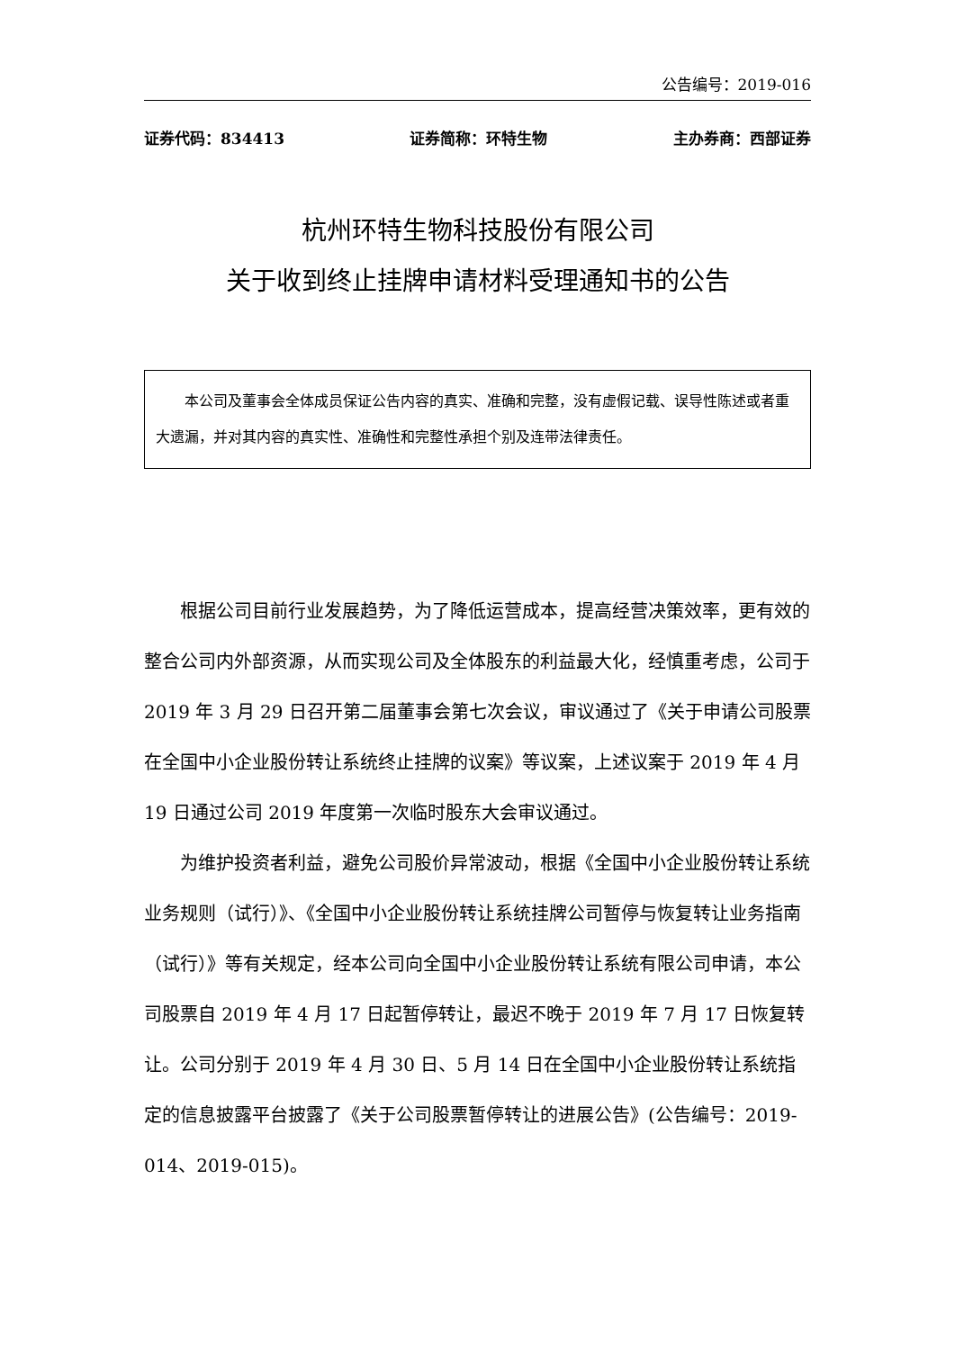公告编号：2019-016
证券代码：834413 证券简称：环特生物 主办券商：西部证券
杭州环特生物科技股份有限公司
关于收到终止挂牌申请材料受理通知书的公告
本公司及董事会全体成员保证公告内容的真实、准确和完整，没有虚假记载、误导性陈述或者重大遗漏，并对其内容的真实性、准确性和完整性承担个别及连带法律责任。
根据公司目前行业发展趋势，为了降低运营成本，提高经营决策效率，更有效的整合公司内外部资源，从而实现公司及全体股东的利益最大化，经慎重考虑，公司于 2019 年 3 月 29 日召开第二届董事会第七次会议，审议通过了《关于申请公司股票在全国中小企业股份转让系统终止挂牌的议案》等议案，上述议案于 2019 年 4 月 19 日通过公司 2019 年度第一次临时股东大会审议通过。
为维护投资者利益，避免公司股价异常波动，根据《全国中小企业股份转让系统业务规则（试行）》、《全国中小企业股份转让系统挂牌公司暂停与恢复转让业务指南（试行）》等有关规定，经本公司向全国中小企业股份转让系统有限公司申请，本公司股票自 2019 年 4 月 17 日起暂停转让，最迟不晚于 2019 年 7 月 17 日恢复转让。公司分别于 2019 年 4 月 30 日、5 月 14 日在全国中小企业股份转让系统指定的信息披露平台披露了《关于公司股票暂停转让的进展公告》(公告编号：2019-014、2019-015)。